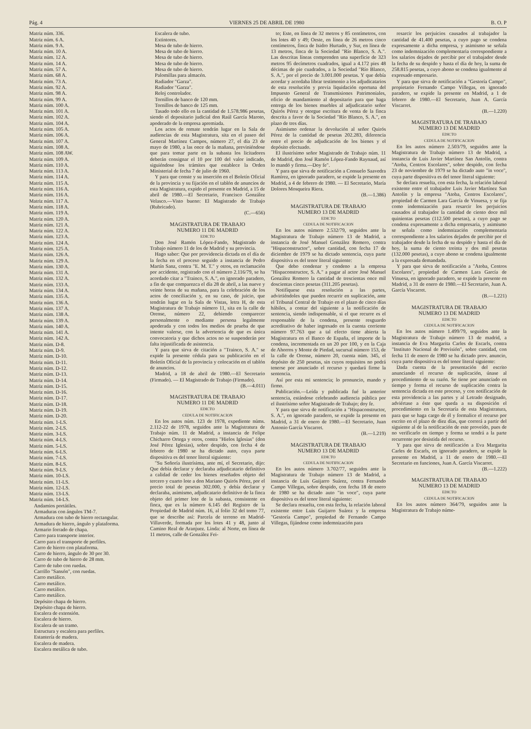Pág. 4 VIERNES 25 DE ABRIL DE 1980 B. O. P
Matriz núm. 336.
Matriz núm. 6 A.
Matriz núm. 9 A.
Matriz núm. 10 A.
Matriz núm. 12 A.
Matriz núm. 14 A.
Matriz núm. 57 A.
Matriz núm. 68 A.
Matriz núm. 73 A.
Matriz núm. 92 A.
Matriz núm. 98 A.
Matriz núm. 99 A.
Matriz núm. 100 A.
Matriz núm. 101 A.
Matriz núm. 102 A.
Matriz núm. 104 A.
Matriz núm. 105 A.
Matriz núm. 106 A.
Matriz núm. 107 A.
Matriz núm. 108 A.
Matriz núm. 108 AW.
Matriz núm. 109 A.
Matriz núm. 110 A.
Matriz núm. 113 A.
Matriz núm. 114 A.
Matriz núm. 115 A.
Matriz núm. 116 A.
Matriz núm. 116 A.
Matriz núm. 117 A.
Matriz núm. 118 A.
Matriz núm. 119 A.
Matriz núm. 120 A.
Matriz núm. 121 A.
Matriz núm. 122 A.
Matriz núm. 123 A.
Matriz núm. 124 A.
Matriz núm. 125 A.
Matriz núm. 126 A.
Matriz núm. 129 A.
Matriz núm. 130 A.
Matriz núm. 131 A.
Matriz núm. 132 A.
Matriz núm. 133 A.
Matriz núm. 134 A.
Matriz núm. 135 A.
Matriz núm. 136 A.
Matriz núm. 137 A.
Matriz núm. 138 A.
Matriz núm. 139 A.
Matriz núm. 140 A.
Matriz núm. 141 A.
Matriz núm. 142 A.
Matriz núm. D-8.
Matriz núm. D-9.
Matriz núm. D-10.
Matriz núm. D-11.
Matriz núm. D-12.
Matriz núm. D-13.
Matriz núm. D-14.
Matriz núm. D-15.
Matriz núm. D-16.
Matriz núm. D-17.
Matriz núm. D-18.
Matriz núm. D-19.
Matriz núm. D-20.
Matriz núm. 1-LS.
Matriz núm. 2-LS.
Matriz núm. 3-LS.
Matriz núm. 4-LS.
Matriz núm. 5-LS.
Matriz núm. 6-LS.
Matriz núm. 7-LS.
Matriz núm. 8-LS.
Matriz núm. 9-LS.
Matriz núm. 10-LS.
Matriz núm. 11-LS.
Matriz núm. 12-LS.
Matriz núm. 13-LS.
Matriz núm. 14-LS.
Andamios portátiles.
Armaduras con ángulos TM-7.
Armadura con tubo de hierro rectangular.
Armadura de hierro, ángulo y plataforma.
Armario forrado de chapa.
Carro para transporte interior.
Carro para el transporte de perfiles.
Carro de hierro con plataforma.
Carro de hierro, ángulo de 30 por 30.
Carro de tubo de hierro de 28 mm.
Carro de tubo con ruedas.
Carrillo "Sansón", con ruedas.
Carro metálico.
Carro metálico.
Carro metálico.
Carro metálico.
Depósito chapa de hierro.
Depósito chapa de hierro.
Escalera de extensión.
Escalera de hierro.
Escalera de un tramo.
Estructura y escalera para perfiles.
Estantería de madera.
Escalera de madera.
Escalera metálica de tubo.
Escalera de tubo.
Extintores.
Mesa de tubo de hierro.
Mesa de tubo de hierro.
Mesa de tubo de hierro.
Mesa de tubo de hierro.
Mesa de tubo de hierro.
Palomillas para almacén.
Radiador "Garza".
Radiador "Garza".
Reloj controlador.
Tornillos de banco de 120 mm.
Tornillos de banco de 125 mm.
Tasado todo ello en la cantidad de 1.578.986 pesetas, siendo el depositario judicial don Raúl García Maroto, apoderado de la empresa apremiada.
Los actos de remate tendrán lugar en la Sala de audiencias de esta Magistratura, sita en el paseo del General Martínez Campos, número 27, el día 23 de mayo de 1980, a las once de la mañana, previniéndose que para tomar parte en la subasta los licitadores deberán consignar el 10 por 100 del valor indicado, siguiéndose los trámites que establece la Orden Ministerial de fecha 7 de julio de 1960.
Y para que conste y su inserción en el Boletín Oficial de la provincia y su fijación en el tablón de anuncios de esta Magistratura, expido el presente en Madrid, a 15 de abril de 1980.—El Secretario, Francisco González Velasco.—Visto bueno: El Magistrado de Trabajo (Rubricado).
(C.—656)
MAGISTRATURA DE TRABAJO
NUMERO 11 DE MADRID
EDICTO
Don José Ramón López-Fando, Magistrado de Trabajo número 11 de los de Madrid y su provincia.
Hago saber: Que por providencia dictada en el día de la fecha en el proceso seguido a instancia de Pedro Martín Sanz, contra "E. M. T." y otros, en reclamación por accidente, registrado con el número 2.116/79, se ha acordado citar a "Trainco, S. A.", en ignorado paradero, a fin de que comparezca el día 28 de abril, a las nueve y veinte horas de su mañana, para la celebración de los actos de conciliación y, en su caso, de juicio, que tendrán lugar en la Sala de Vistas, letra H, de esta Magistratura de Trabajo número 11, sita en la calle de Orense, número 22, debiendo comparecer personalmente o mediante persona legalmente apoderada y con todos los medios de prueba de que intente valerse, con la advertencia de que es única convocatoria y que dichos actos no se suspenderán por falta injustificada de asistencia.
Y para que sirva de citación a "Trainco, S. A." se expide la presente cédula para su publicación en el Boletín Oficial de la provincia y colocación en el tablón de anuncios.
Madrid, a 18 de abril de 1980.—El Secretario (Firmado). — El Magistrado de Trabajo (Firmado).
(B.—4.011)
MAGISTRATURA DE TRABAJO
NUMERO 11 DE MADRID
EDICTO
CEDULA DE NOTIFICACION
En los autos núm. 123 de 1978, expediente núms. 2.112-22 de 1978, seguidos ante la Magistratura de Trabajo núm. 11 de Madrid, a instancia de Felipe Chicharro Ortega y otros, contra "Hielos Iglesias" (don José Pérez Iglesias), sobre despido, con fecha 4 de febrero de 1980 se ha dictado auto, cuya parte dispositiva es del tenor literal siguiente:
"Su Señoría ilustrísima, ante mí, el Secretario, dijo: Que debía declarar y declaraba adjudicatario definitivo a calidad de ceder los bienes reseñados objeto del tercero y cuarto lote a don Mariano Quirós Pérez, por el precio total de pesetas 302.000, y debía declarar y declaraba, asimismo, adjudicatario definitivo de la finca objeto del primer lote de la subasta, consistente en finca, que es la número 6.145 del Registro de la Propiedad de Madrid núm. 16, al folio 32 del tomo 77, que se describe así: Parcela de terreno en Madrid-Villaverde, formada por los lotes 41 y 48, junto al Camino Real de Aranjuez. Linda: al Norte, en línea de 11 metros, calle de González Fei-
to; Este, en línea de 32 metros y 85 centímetros, con los lotes 40 y 49; Oeste, en línea de 26 metros cinco centímetros, finca de Isidro Hurtado, y Sur, en línea de 13 metros, finca de la Sociedad "Río Blanco, S. A.". Las descritas líneas comprenden una superficie de 323 metros 95 decímetros cuadrados, igual a 4.172 pies 48 décimas de pie cuadrados, a la Sociedad "Río Blanco, S. A.", por el precio de 3.001.000 pesetas. Y que debía acordar y acordaba librar testimonio a los adjudicatarios de esta resolución y previa liquidación oportuna del Impuesto General de Transmisiones Patrimoniales, oficio de mandamiento al depositario para que haga entrega de los bienes muebles al adjudicatario señor Quirós Pérez y otorgue escritura de venta de la finca descrita a favor de la Sociedad "Río Blanco, S. A.", en plazo de tres días.
Asimismo ordenar la devolución al señor Quirós Pérez de la cantidad de pesetas 202.283, diferencia entre el precio de adjudicación de los bienes y el depósito efectuado.
El ilustrísimo señor Magistrado de Trabajo núm. 11 de Madrid, don José Ramón López-Fando Raynaud, así lo mandó y firma.—Doy fe".
Y para que sirva de notificación a Consuelo Saavedra Ramírez, en ignorado paradero, se expide la presente en Madrid, a 4 de febrero de 1980. — El Secretario, María Dolores Mosqueira Riera.
(B.—1.386)
MAGISTRATURA DE TRABAJO
NUMERO 13 DE MADRID
EDICTO
CEDULA DE NOTIFICACION
En los autos número 2.532/79, seguidos ante la Magistratura de Trabajo número 13 de Madrid, a instancia de José Manuel González Romero, contra "Hispaconstructor", sobre cantidad, con fecha 17 de diciembre de 1979 se ha dictado sentencia, cuya parte dispositiva es del tenor literal siguiente:
Que debo condenar y condeno a la empresa "Hispaconstructor, S. A." a pagar al actor José Manuel González Romero la cantidad de trescientas once mil doscientas cinco pesetas (311.205 pesetas).
Notifíquese esta resolución a las partes, advirtiéndoles que pueden recurrir en suplicación, ante el Tribunal Central de Trabajo en el plazo de cinco días hábiles, a contar del siguiente a la notificación de sentencia, siendo indispensable, si el que recurre es el responsable de la condena, presente resguardo acreditativo de haber ingresado en la cuenta corriente número 97.763 que a tal efecto tiene abierta la Magistratura en el Banco de España, el importe de la condena, incrementada en un 20 por 100, y en la Caja de Ahorros y Monte de Piedad, sucursal número 153, de la calle de Orense, número 20, cuenta núm. 345, el depósito de 250 pesetas, sin cuyos requisitos no podrá tenerse por anunciado el recurso y quedará firme la sentencia.
Así por esta mi sentencia; lo pronuncio, mando y firmo.
Publicación.—Leída y publicada fué la anterior sentencia, estándose celebrando audiencia pública por el ilustrísimo señor Magistrado de Trabajo; doy fe.
Y para que sirva de notificación a "Hispaconstructor, S. A.", en ignorado paradero, se expide la presente en Madrid, a 31 de enero de 1980.—El Secretario, Juan Antonio García Viscarret.
(B.—1.219)
MAGISTRATURA DE TRABAJO
NUMERO 13 DE MADRID
EDICTO
CEDULA DE NOTIFICACION
En los autos número 3.702/77, seguidos ante la Magistratura de Trabajo número 13 de Madrid, a instancia de Luis Guijarro Suárez, contra Fernando Campo Villegas, sobre despido, con fecha 18 de enero de 1980 se ha dictado auto "in voce", cuya parte dispositiva es del tenor literal siguiente:
Se declara resuelta, con esta fecha, la relación laboral existente entre Luis Guijarro Suárez y la empresa "Gestoría Campo", propiedad de Fernando Campo Villegas, fijándose como indemnización para
resarcir los perjuicios causados al trabajador la cantidad de 41.400 pesetas, a cuyo pago se condena expresamente a dicha empresa, y asimismo se señala como indemnización complementaria correspondiente a los salarios dejados de percibir por el trabajador desde la fecha de su despido y hasta el día de hoy, la suma de 258.815 pesetas, a cuyo abono se condena igualmente al expresado empresario.
Y para que sirva de notificación a "Gestoría Campo", propietario Fernando Campo Villegas, en ignorado paradero, se expide la presente en Madrid, a 1 de febrero de 1980.—El Secretario, Juan A. García Viscarret.
(B.—1.220)
MAGISTRATURA DE TRABAJO
NUMERO 13 DE MADRID
EDICTO
CEDULA DE NOTIFICACION
En los autos número 2.503/79, seguidos ante la Magistratura de Trabajo número 13 de Madrid, a instancia de Luis Javier Martínez San Antolín, contra "Atoba, Centros Escolares", sobre despido, con fecha 23 de noviembre de 1979 se ha dictado auto "in voce", cuya parte dispositiva es del tenor literal siguiente:
Se declara resuelta, con esta fecha, la relación laboral existente entre el trabajador Luis Javier Martínez San Antolín y la empresa "Atoba, Centros Escolares", propiedad de Carmen Lara García de Vinuesa, y se fija como indemnización para resarcir los perjuicios causados al trabajador la cantidad de ciento doce mil quinientas pesetas (112.500 pesetas), a cuyo pago se condena expresamente a dicha empresaria, y asimismo se señala como indemnización complementaria correspondiente a los salarios dejados de percibir por el trabajador desde la fecha de su despido y hasta el día de hoy, la suma de ciento treinta y dos mil pesetas (132.000 pesetas), a cuyo abono se condena igualmente a la expresada demandada.
Y para que sirva de notificación a "Atoba, Centros Escolares", propiedad de Carmen Lara García de Vinuesa, en ignorado paradero, se expide la presente en Madrid, a 31 de enero de 1980.—El Secretario, Juan A. García Viscarret.
(B.—1.221)
MAGISTRATURA DE TRABAJO
NUMERO 13 DE MADRID
EDICTO
CEDULA DE NOTIFICACION
En los autos número 1.499/79, seguidos ante la Magistratura de Trabajo número 13 de madrid, a instancia de Eva Margarita Carles de Escarls, contra "Instituto Nacional de Previsión", sobre cantidad, con fecha 11 de enero de 1980 se ha dictado prov. anuncio, cuya parte dispositiva es del tenor literal siguiente:
Dada cuenta de la presentación del escrito anunciando el recurso de suplicación, únase al procedimiento de su razón. Se tiene por anunciado en tiempo y forma el recurso de suplicación contra la sentencia dictada en este proceso, y con notificación de esta providencia a las partes y al Letrado designado, adviértase a éste que queda a su disposición el procedimiento en la Secretaría de esta Magistratura, para que se haga cargo de él y formalice el recurso por escrito en el plazo de diez días, que correrá a partir del siguiente al de la notificación de este proveído, pues de no verificarlo en tiempo y forma se tendrá a la parte recurrente por desistida del recurso.
Y para que sirva de notificación a Eva Margarita Carles de Escarls, en ignorado paradero, se expide la presente en Madrid, a 11 de enero de 1980.—El Secretario en funciones, Juan A. García Viscarret.
(B.—1.222)
MAGISTRATURA DE TRABAJO
NUMERO 13 DE MADRID
EDICTO
CEDULA DE NOTIFICACION
En los autos número 364/79, seguidos ante la Magistratura de Trabajo núme-